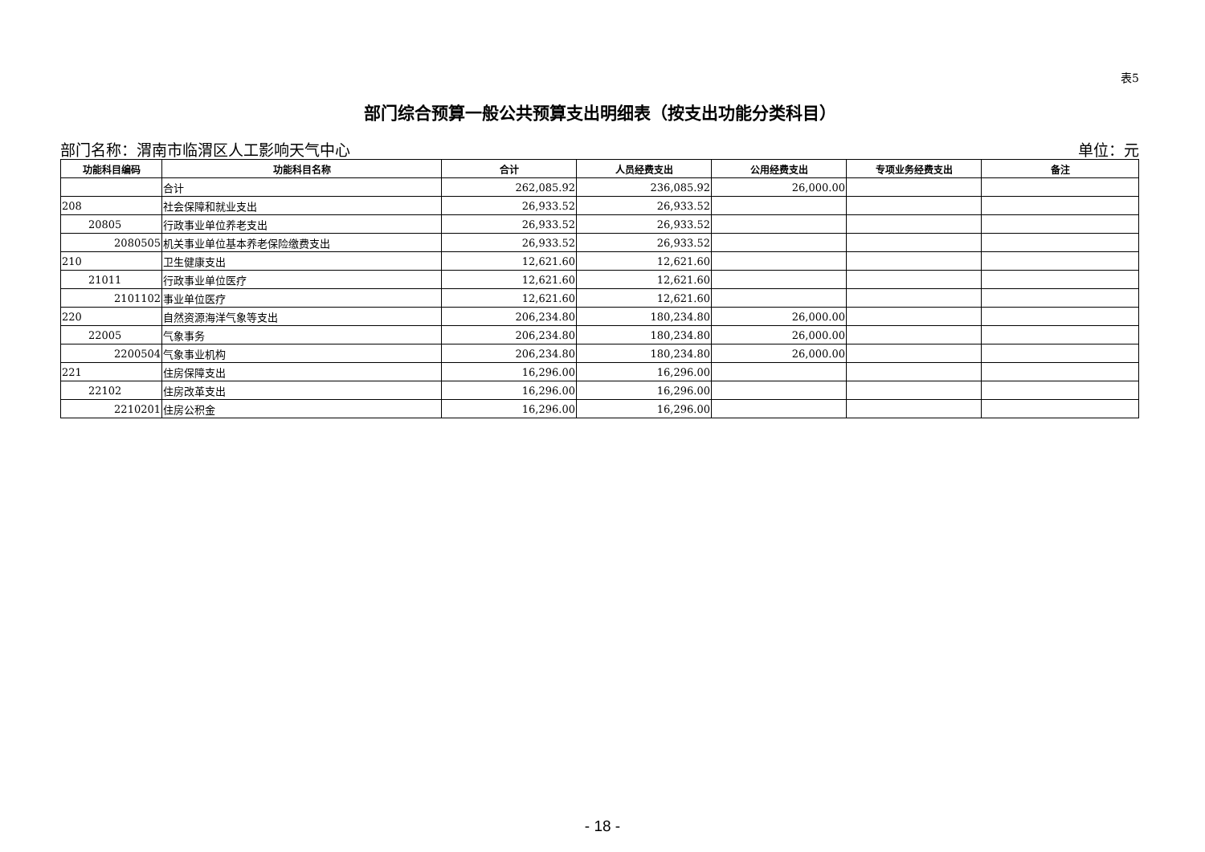表5
部门综合预算一般公共预算支出明细表（按支出功能分类科目）
部门名称：渭南市临渭区人工影响天气中心 单位：元
| 功能科目编码 | 功能科目名称 | 合计 | 人员经费支出 | 公用经费支出 | 专项业务经费支出 | 备注 |
| --- | --- | --- | --- | --- | --- | --- |
| | 合计 | 262,085.92 | 236,085.92 | 26,000.00 | | |
| 208 | 社会保障和就业支出 | 26,933.52 | 26,933.52 | | | |
| 20805 | 行政事业单位养老支出 | 26,933.52 | 26,933.52 | | | |
| 2080505 | 机关事业单位基本养老保险缴费支出 | 26,933.52 | 26,933.52 | | | |
| 210 | 卫生健康支出 | 12,621.60 | 12,621.60 | | | |
| 21011 | 行政事业单位医疗 | 12,621.60 | 12,621.60 | | | |
| 2101102 | 事业单位医疗 | 12,621.60 | 12,621.60 | | | |
| 220 | 自然资源海洋气象等支出 | 206,234.80 | 180,234.80 | 26,000.00 | | |
| 22005 | 气象事务 | 206,234.80 | 180,234.80 | 26,000.00 | | |
| 2200504 | 气象事业机构 | 206,234.80 | 180,234.80 | 26,000.00 | | |
| 221 | 住房保障支出 | 16,296.00 | 16,296.00 | | | |
| 22102 | 住房改革支出 | 16,296.00 | 16,296.00 | | | |
| 2210201 | 住房公积金 | 16,296.00 | 16,296.00 | | | |
- 18 -